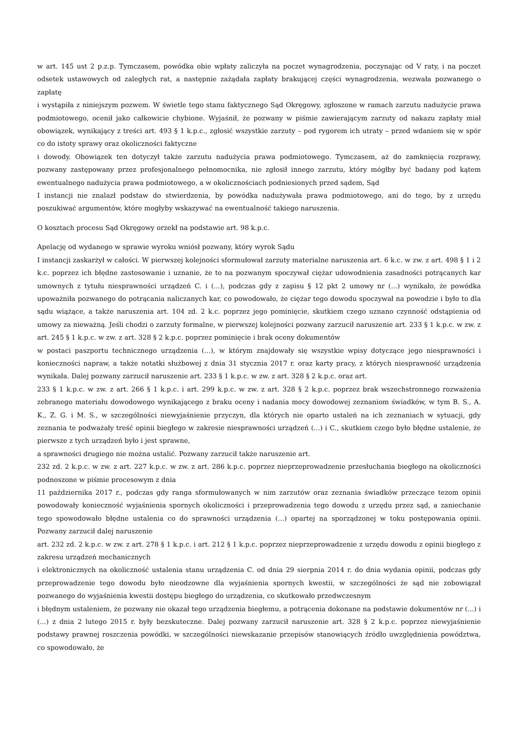w art. 145 ust 2 p.z.p. Tymczasem, powódka obie wpłaty zaliczyła na poczet wynagrodzenia, poczynając od V raty, i na poczet odsetek ustawowych od zaległych rat, a następnie zażądała zapłaty brakującej części wynagrodzenia, wezwała pozwanego o zapłatę
i wystąpiła z niniejszym pozwem. W świetle tego stanu faktycznego Sąd Okręgowy, zgłoszone w ramach zarzutu nadużycie prawa podmiotowego, ocenił jako całkowicie chybione. Wyjaśnił, że pozwany w piśmie zawierającym zarzuty od nakazu zapłaty miał obowiązek, wynikający z treści art. 493 § 1 k.p.c., zgłosić wszystkie zarzuty – pod rygorem ich utraty – przed wdaniem się w spór co do istoty sprawy oraz okoliczności faktyczne
i dowody. Obowiązek ten dotyczył także zarzutu nadużycia prawa podmiotowego. Tymczasem, aż do zamknięcia rozprawy, pozwany zastępowany przez profesjonalnego pełnomocnika, nie zgłosił innego zarzutu, który mógłby być badany pod kątem ewentualnego nadużycia prawa podmiotowego, a w okolicznościach podniesionych przed sądem, Sąd
I instancji nie znalazł podstaw do stwierdzenia, by powódka nadużywała prawa podmiotowego, ani do tego, by z urzędu poszukiwać argumentów, które mogłyby wskazywać na ewentualność takiego naruszenia.
O kosztach procesu Sąd Okręgowy orzekł na podstawie art. 98 k.p.c.
Apelację od wydanego w sprawie wyroku wniósł pozwany, który wyrok Sądu
I instancji zaskarżył w całości. W pierwszej kolejności sformułował zarzuty materialne naruszenia art. 6 k.c. w zw. z art. 498 § 1 i 2 k.c. poprzez ich błędne zastosowanie i uznanie, że to na pozwanym spoczywał ciężar udowodnienia zasadności potrącanych kar umownych z tytułu niesprawności urządzeń C. i (...), podczas gdy z zapisu § 12 pkt 2 umowy nr (...) wynikało, że powódka upoważniła pozwanego do potrącania naliczanych kar, co powodowało, że ciężar tego dowodu spoczywał na powodzie i było to dla sądu wiążące, a także naruszenia art. 104 zd. 2 k.c. poprzez jego pominięcie, skutkiem czego uznano czynność odstąpienia od umowy za nieważną. Jeśli chodzi o zarzuty formalne, w pierwszej kolejności pozwany zarzucił naruszenie art. 233 § 1 k.p.c. w zw. z art. 245 § 1 k.p.c. w zw. z art. 328 § 2 k.p.c. poprzez pominięcie i brak oceny dokumentów
w postaci paszportu technicznego urządzenia (...), w którym znajdowały się wszystkie wpisy dotyczące jego niesprawności i konieczności napraw, a także notatki służbowej z dnia 31 stycznia 2017 r. oraz karty pracy, z których niesprawność urządzenia wynikała. Dalej pozwany zarzucił naruszenie art. 233 § 1 k.p.c. w zw. z art. 328 § 2 k.p.c. oraz art.
233 § 1 k.p.c. w zw. z art. 266 § 1 k.p.c. i art. 299 k.p.c. w zw. z art. 328 § 2 k.p.c. poprzez brak wszechstronnego rozważenia zebranego materiału dowodowego wynikającego z braku oceny i nadania mocy dowodowej zeznaniom świadków, w tym B. S., A. K., Z. G. i M. S., w szczególności niewyjaśnienie przyczyn, dla których nie oparto ustaleń na ich zeznaniach w sytuacji, gdy zeznania te podważały treść opinii biegłego w zakresie niesprawności urządzeń (...) i C., skutkiem czego było błędne ustalenie, że pierwsze z tych urządzeń było i jest sprawne,
a sprawności drugiego nie można ustalić. Pozwany zarzucił także naruszenie art.
232 zd. 2 k.p.c. w zw. z art. 227 k.p.c. w zw. z art. 286 k.p.c. poprzez nieprzeprowadzenie przesłuchania biegłego na okoliczności podnoszone w piśmie procesowym z dnia
11 października 2017 r., podczas gdy ranga sformułowanych w nim zarzutów oraz zeznania świadków przeczące tezom opinii powodowały konieczność wyjaśnienia spornych okoliczności i przeprowadzenia tego dowodu z urzędu przez sąd, a zaniechanie tego spowodowało błędne ustalenia co do sprawności urządzenia (...) opartej na sporządzonej w toku postępowania opinii. Pozwany zarzucił dalej naruszenie
art. 232 zd. 2 k.p.c. w zw. z art. 278 § 1 k.p.c. i art. 212 § 1 k.p.c. poprzez nieprzeprowadzenie z urzędu dowodu z opinii biegłego z zakresu urządzeń mechanicznych
i elektronicznych na okoliczność ustalenia stanu urządzenia C. od dnia 29 sierpnia 2014 r. do dnia wydania opinii, podczas gdy przeprowadzenie tego dowodu było nieodzowne dla wyjaśnienia spornych kwestii, w szczególności że sąd nie zobowiązał pozwanego do wyjaśnienia kwestii dostępu biegłego do urządzenia, co skutkowało przedwczesnym
i błędnym ustaleniem, że pozwany nie okazał tego urządzenia biegłemu, a potrącenia dokonane na podstawie dokumentów nr (...) i (...) z dnia 2 lutego 2015 r. były bezskuteczne. Dalej pozwany zarzucił naruszenie art. 328 § 2 k.p.c. poprzez niewyjaśnienie podstawy prawnej roszczenia powódki, w szczególności niewskazanie przepisów stanowiących źródło uwzględnienia powództwa, co spowodowało, że